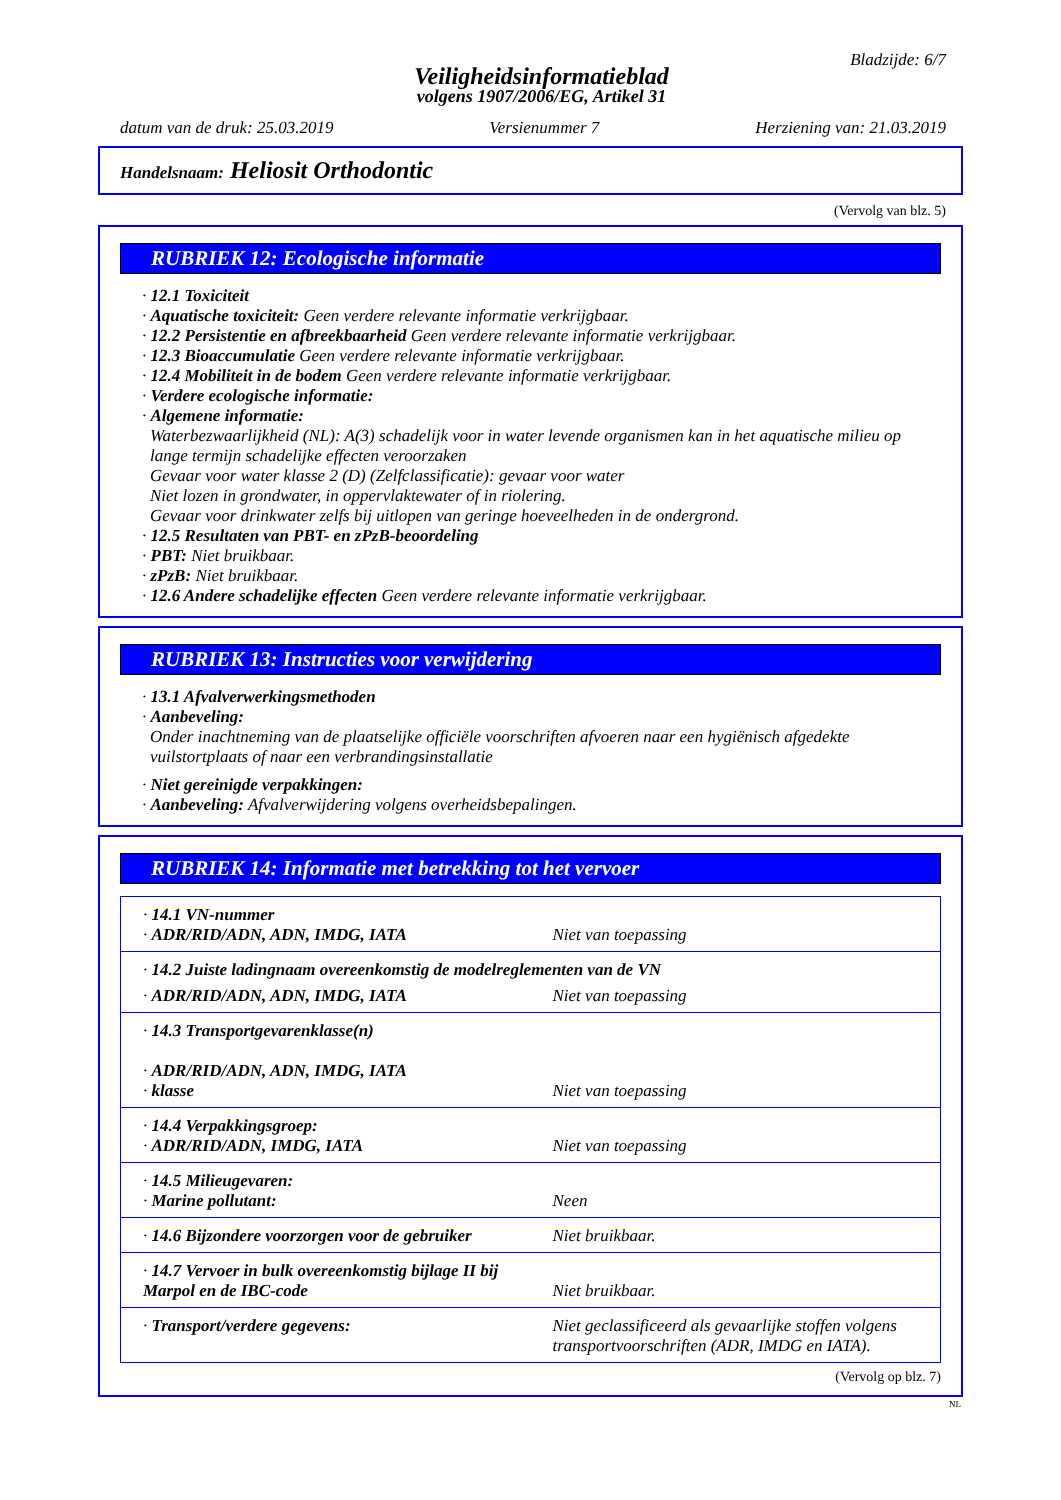Bladzijde: 6/7
Veiligheidsinformatieblad
volgens 1907/2006/EG, Artikel 31
datum van de druk: 25.03.2019 Versienummer 7 Herziening van: 21.03.2019
Handelsnaam: Heliosit Orthodontic
(Vervolg van blz. 5)
RUBRIEK 12: Ecologische informatie
· 12.1 Toxiciteit
· Aquatische toxiciteit: Geen verdere relevante informatie verkrijgbaar.
· 12.2 Persistentie en afbreekbaarheid Geen verdere relevante informatie verkrijgbaar.
· 12.3 Bioaccumulatie Geen verdere relevante informatie verkrijgbaar.
· 12.4 Mobiliteit in de bodem Geen verdere relevante informatie verkrijgbaar.
· Verdere ecologische informatie:
· Algemene informatie:
Waterbezwaarlijkheid (NL): A(3) schadelijk voor in water levende organismen kan in het aquatische milieu op lange termijn schadelijke effecten veroorzaken
Gevaar voor water klasse 2 (D) (Zelfclassificatie): gevaar voor water
Niet lozen in grondwater, in oppervlaktewater of in riolering.
Gevaar voor drinkwater zelfs bij uitlopen van geringe hoeveelheden in de ondergrond.
· 12.5 Resultaten van PBT- en zPzB-beoordeling
· PBT: Niet bruikbaar.
· zPzB: Niet bruikbaar.
· 12.6 Andere schadelijke effecten Geen verdere relevante informatie verkrijgbaar.
RUBRIEK 13: Instructies voor verwijdering
· 13.1 Afvalverwerkingsmethoden
· Aanbeveling:
Onder inachtneming van de plaatselijke officiële voorschriften afvoeren naar een hygiënisch afgedekte vuilstortplaats of naar een verbrandingsinstallatie
· Niet gereinigde verpakkingen:
· Aanbeveling: Afvalverwijdering volgens overheidsbepalingen.
RUBRIEK 14: Informatie met betrekking tot het vervoer
| · 14.1 VN-nummer · ADR/RID/ADN, ADN, IMDG, IATA | Niet van toepassing |
| · 14.2 Juiste ladingnaam overeenkomstig de modelreglementen van de VN | |
| · ADR/RID/ADN, ADN, IMDG, IATA | Niet van toepassing |
| · 14.3 Transportgevarenklasse(n) · ADR/RID/ADN, ADN, IMDG, IATA · klasse | Niet van toepassing |
| · 14.4 Verpakkingsgroep: · ADR/RID/ADN, IMDG, IATA | Niet van toepassing |
| · 14.5 Milieugevaren: · Marine pollutant: | Neen |
| · 14.6 Bijzondere voorzorgen voor de gebruiker | Niet bruikbaar. |
| · 14.7 Vervoer in bulk overeenkomstig bijlage II bij Marpol en de IBC-code | Niet bruikbaar. |
| · Transport/verdere gegevens: | Niet geclassificeerd als gevaarlijke stoffen volgens transportvoorschriften (ADR, IMDG en IATA). |
(Vervolg op blz. 7)
NL